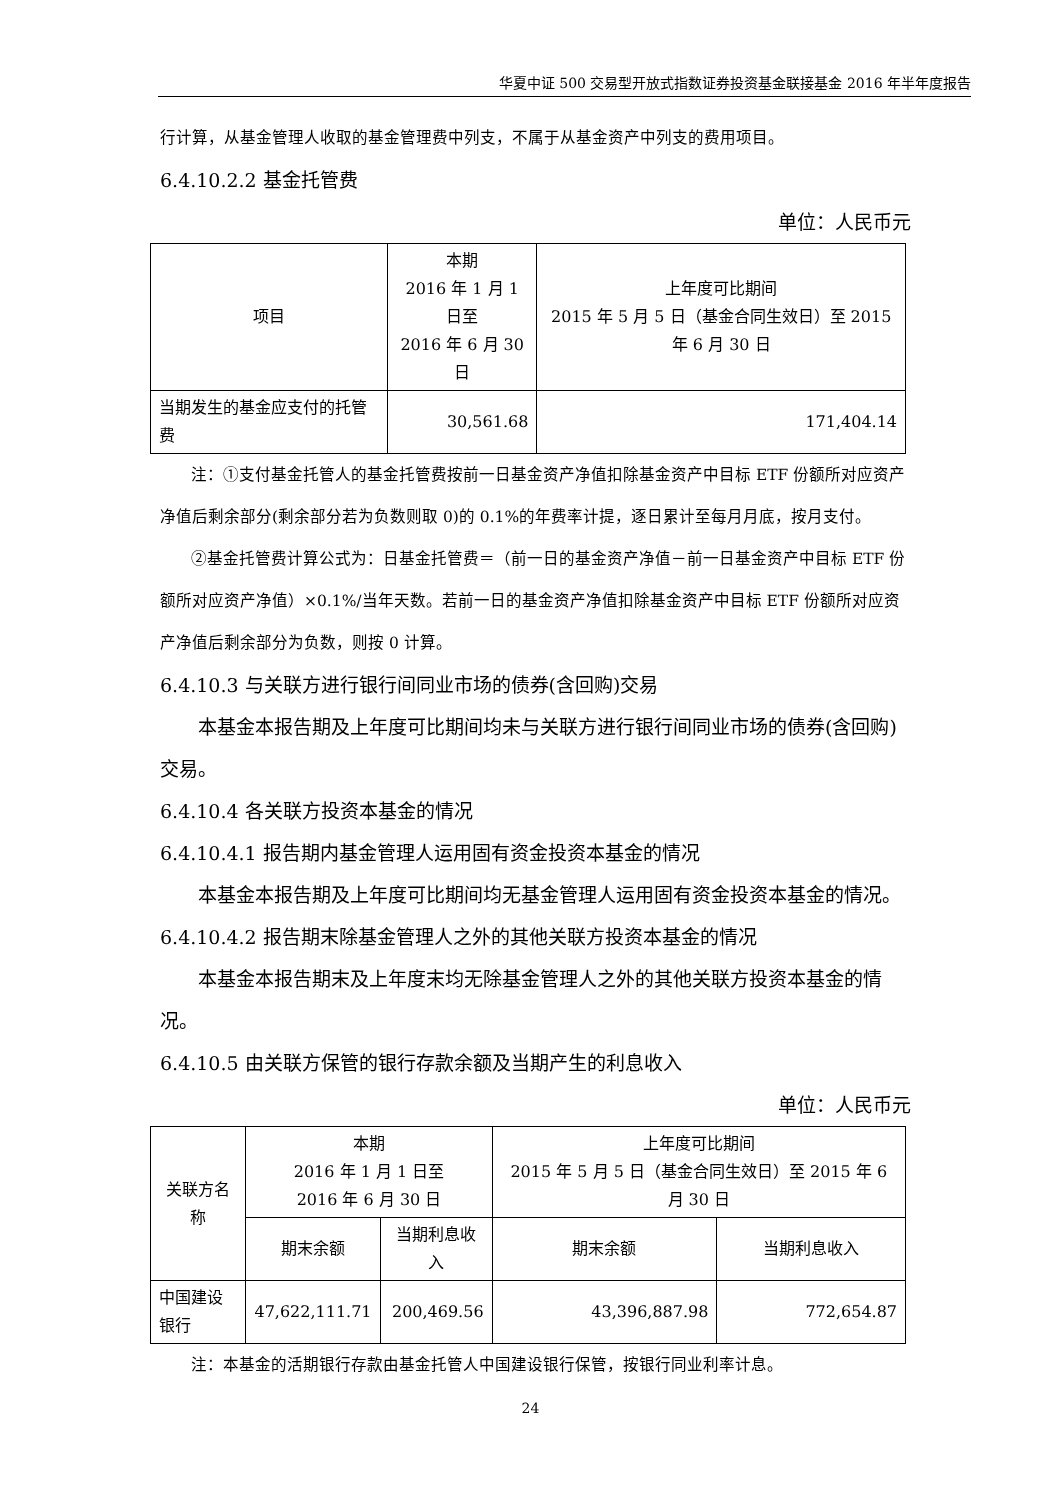华夏中证 500 交易型开放式指数证券投资基金联接基金 2016 年半年度报告
行计算，从基金管理人收取的基金管理费中列支，不属于从基金资产中列支的费用项目。
6.4.10.2.2 基金托管费
单位：人民币元
| 项目 | 本期 2016 年 1 月 1 日至 2016 年 6 月 30 日 | 上年度可比期间 2015 年 5 月 5 日（基金合同生效日）至 2015 年 6 月 30 日 |
| --- | --- | --- |
| 当期发生的基金应支付的托管费 | 30,561.68 | 171,404.14 |
注：①支付基金托管人的基金托管费按前一日基金资产净值扣除基金资产中目标 ETF 份额所对应资产净值后剩余部分(剩余部分若为负数则取 0)的 0.1%的年费率计提，逐日累计至每月月底，按月支付。
②基金托管费计算公式为：日基金托管费＝（前一日的基金资产净值－前一日基金资产中目标 ETF 份额所对应资产净值）×0.1%/当年天数。若前一日的基金资产净值扣除基金资产中目标 ETF 份额所对应资产净值后剩余部分为负数，则按 0 计算。
6.4.10.3 与关联方进行银行间同业市场的债券(含回购)交易
本基金本报告期及上年度可比期间均未与关联方进行银行间同业市场的债券(含回购)交易。
6.4.10.4 各关联方投资本基金的情况
6.4.10.4.1 报告期内基金管理人运用固有资金投资本基金的情况
本基金本报告期及上年度可比期间均无基金管理人运用固有资金投资本基金的情况。
6.4.10.4.2 报告期末除基金管理人之外的其他关联方投资本基金的情况
本基金本报告期末及上年度末均无除基金管理人之外的其他关联方投资本基金的情况。
6.4.10.5 由关联方保管的银行存款余额及当期产生的利息收入
单位：人民币元
| 关联方名称 | 本期 2016 年 1 月 1 日至 2016 年 6 月 30 日 | | 上年度可比期间 2015 年 5 月 5 日（基金合同生效日）至 2015 年 6 月 30 日 | |
| --- | --- | --- | --- | --- |
| | 期末余额 | 当期利息收入 | 期末余额 | 当期利息收入 |
| 中国建设银行 | 47,622,111.71 | 200,469.56 | 43,396,887.98 | 772,654.87 |
注：本基金的活期银行存款由基金托管人中国建设银行保管，按银行同业利率计息。
24